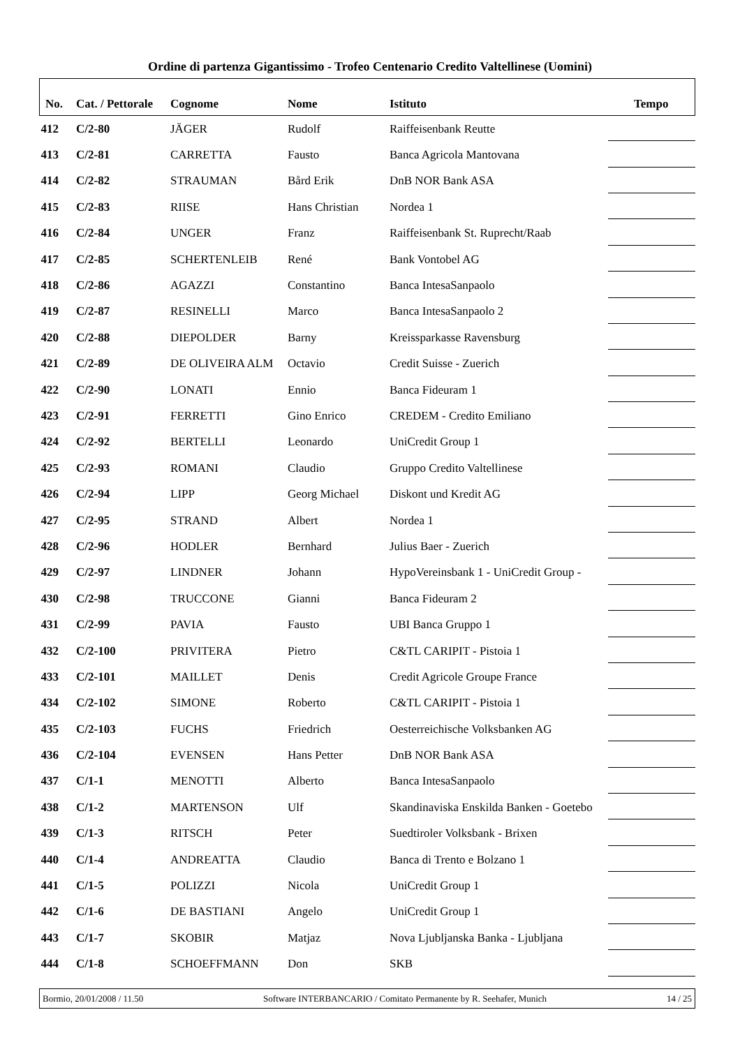Ordine di partenza Gigantissimo - Trofeo Centenario Credito Valtellinese (Uomini)
| No. | Cat. / Pettorale | Cognome | Nome | Istituto | Tempo |
| --- | --- | --- | --- | --- | --- |
| 412 | C/2-80 | JÄGER | Rudolf | Raiffeisenbank Reutte | |
| 413 | C/2-81 | CARRETTA | Fausto | Banca Agricola Mantovana | |
| 414 | C/2-82 | STRAUMAN | Bård Erik | DnB NOR Bank ASA | |
| 415 | C/2-83 | RIISE | Hans Christian | Nordea 1 | |
| 416 | C/2-84 | UNGER | Franz | Raiffeisenbank St. Ruprecht/Raab | |
| 417 | C/2-85 | SCHERTENLEIB | René | Bank Vontobel AG | |
| 418 | C/2-86 | AGAZZI | Constantino | Banca IntesaSanpaolo | |
| 419 | C/2-87 | RESINELLI | Marco | Banca IntesaSanpaolo 2 | |
| 420 | C/2-88 | DIEPOLDER | Barny | Kreissparkasse Ravensburg | |
| 421 | C/2-89 | DE OLIVEIRA ALM | Octavio | Credit Suisse - Zuerich | |
| 422 | C/2-90 | LONATI | Ennio | Banca Fideuram 1 | |
| 423 | C/2-91 | FERRETTI | Gino Enrico | CREDEM - Credito Emiliano | |
| 424 | C/2-92 | BERTELLI | Leonardo | UniCredit Group 1 | |
| 425 | C/2-93 | ROMANI | Claudio | Gruppo Credito Valtellinese | |
| 426 | C/2-94 | LIPP | Georg Michael | Diskont und Kredit AG | |
| 427 | C/2-95 | STRAND | Albert | Nordea 1 | |
| 428 | C/2-96 | HODLER | Bernhard | Julius Baer - Zuerich | |
| 429 | C/2-97 | LINDNER | Johann | HypoVereinsbank 1 - UniCredit Group - | |
| 430 | C/2-98 | TRUCCONE | Gianni | Banca Fideuram 2 | |
| 431 | C/2-99 | PAVIA | Fausto | UBI Banca Gruppo 1 | |
| 432 | C/2-100 | PRIVITERA | Pietro | C&TL CARIPIT - Pistoia 1 | |
| 433 | C/2-101 | MAILLET | Denis | Credit Agricole Groupe France | |
| 434 | C/2-102 | SIMONE | Roberto | C&TL CARIPIT - Pistoia 1 | |
| 435 | C/2-103 | FUCHS | Friedrich | Oesterreichische Volksbanken AG | |
| 436 | C/2-104 | EVENSEN | Hans Petter | DnB NOR Bank ASA | |
| 437 | C/1-1 | MENOTTI | Alberto | Banca IntesaSanpaolo | |
| 438 | C/1-2 | MARTENSON | Ulf | Skandinaviska Enskilda Banken - Goetebo | |
| 439 | C/1-3 | RITSCH | Peter | Suedtiroler Volksbank - Brixen | |
| 440 | C/1-4 | ANDREATTA | Claudio | Banca di Trento e Bolzano 1 | |
| 441 | C/1-5 | POLIZZI | Nicola | UniCredit Group 1 | |
| 442 | C/1-6 | DE BASTIANI | Angelo | UniCredit Group 1 | |
| 443 | C/1-7 | SKOBIR | Matjaz | Nova Ljubljanska Banka - Ljubljana | |
| 444 | C/1-8 | SCHOEFFMANN | Don | SKB | |
Bormio, 20/01/2008 / 11.50 Software INTERBANCARIO / Comitato Permanente by R. Seehafer, Munich 14 / 25